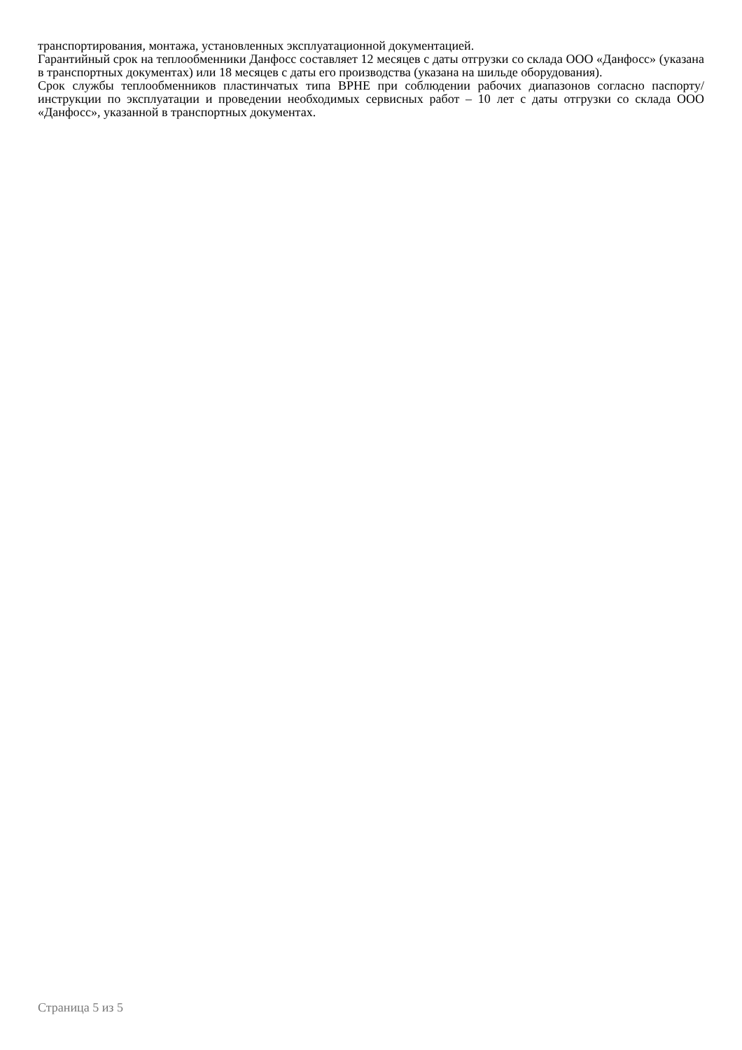транспортирования, монтажа, установленных эксплуатационной документацией.
Гарантийный срок на теплообменники Данфосс составляет 12 месяцев с даты отгрузки со склада ООО «Данфосс» (указана в транспортных документах) или 18 месяцев с даты его производства (указана на шильде оборудования).
Срок службы теплообменников пластинчатых типа BPHE при соблюдении рабочих диапазонов согласно паспорту/инструкции по эксплуатации и проведении необходимых сервисных работ – 10 лет с даты отгрузки со склада ООО «Данфосс», указанной в транспортных документах.
Страница 5 из 5